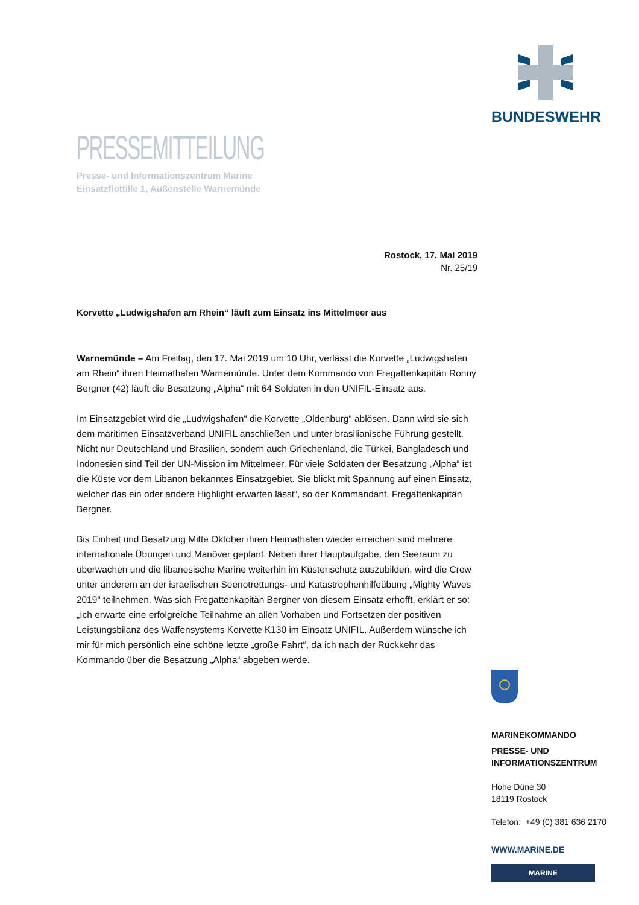BUNDESWEHR
PRESSEMITTEILUNG
Presse- und Informationszentrum Marine
Einsatzflottille 1, Außenstelle Warnemünde
Rostock, 17. Mai 2019
Nr. 25/19
Korvette „Ludwigshafen am Rhein“ läuft zum Einsatz ins Mittelmeer aus
Warnemünde – Am Freitag, den 17. Mai 2019 um 10 Uhr, verlässt die Korvette „Ludwigshafen am Rhein“ ihren Heimathafen Warnemünde. Unter dem Kommando von Fregattenkapitän Ronny Bergner (42) läuft die Besatzung „Alpha“ mit 64 Soldaten in den UNIFIL-Einsatz aus.
Im Einsatzgebiet wird die „Ludwigshafen“ die Korvette „Oldenburg“ ablösen. Dann wird sie sich dem maritimen Einsatzverband UNIFIL anschließen und unter brasilianische Führung gestellt. Nicht nur Deutschland und Brasilien, sondern auch Griechenland, die Türkei, Bangladesch und Indonesien sind Teil der UN-Mission im Mittelmeer. Für viele Soldaten der Besatzung „Alpha“ ist die Küste vor dem Libanon bekanntes Einsatzgebiet. Sie blickt mit Spannung auf einen Einsatz, welcher das ein oder andere Highlight erwarten lässt“, so der Kommandant, Fregattenkapitän Bergner.
Bis Einheit und Besatzung Mitte Oktober ihren Heimathafen wieder erreichen sind mehrere internationale Übungen und Manöver geplant. Neben ihrer Hauptaufgabe, den Seeraum zu überwachen und die libanesische Marine weiterhin im Küstenschutz auszubilden, wird die Crew unter anderem an der israelischen Seenotrettungs- und Katastrophenhilfeübung „Mighty Waves 2019“ teilnehmen. Was sich Fregattenkapitän Bergner von diesem Einsatz erhofft, erklärt er so: „Ich erwarte eine erfolgreiche Teilnahme an allen Vorhaben und Fortsetzen der positiven Leistungsbilanz des Waffensystems Korvette K130 im Einsatz UNIFIL. Außerdem wünsche ich mir für mich persönlich eine schöne letzte „große Fahrt“, da ich nach der Rückkehr das Kommando über die Besatzung „Alpha“ abgeben werde.
MARINEKOMMANDO
PRESSE- UND
INFORMATIONSZENTRUM
Hohe Düne 30
18119 Rostock
Telefon: +49 (0) 381 636 2170
WWW.MARINE.DE
MARINE